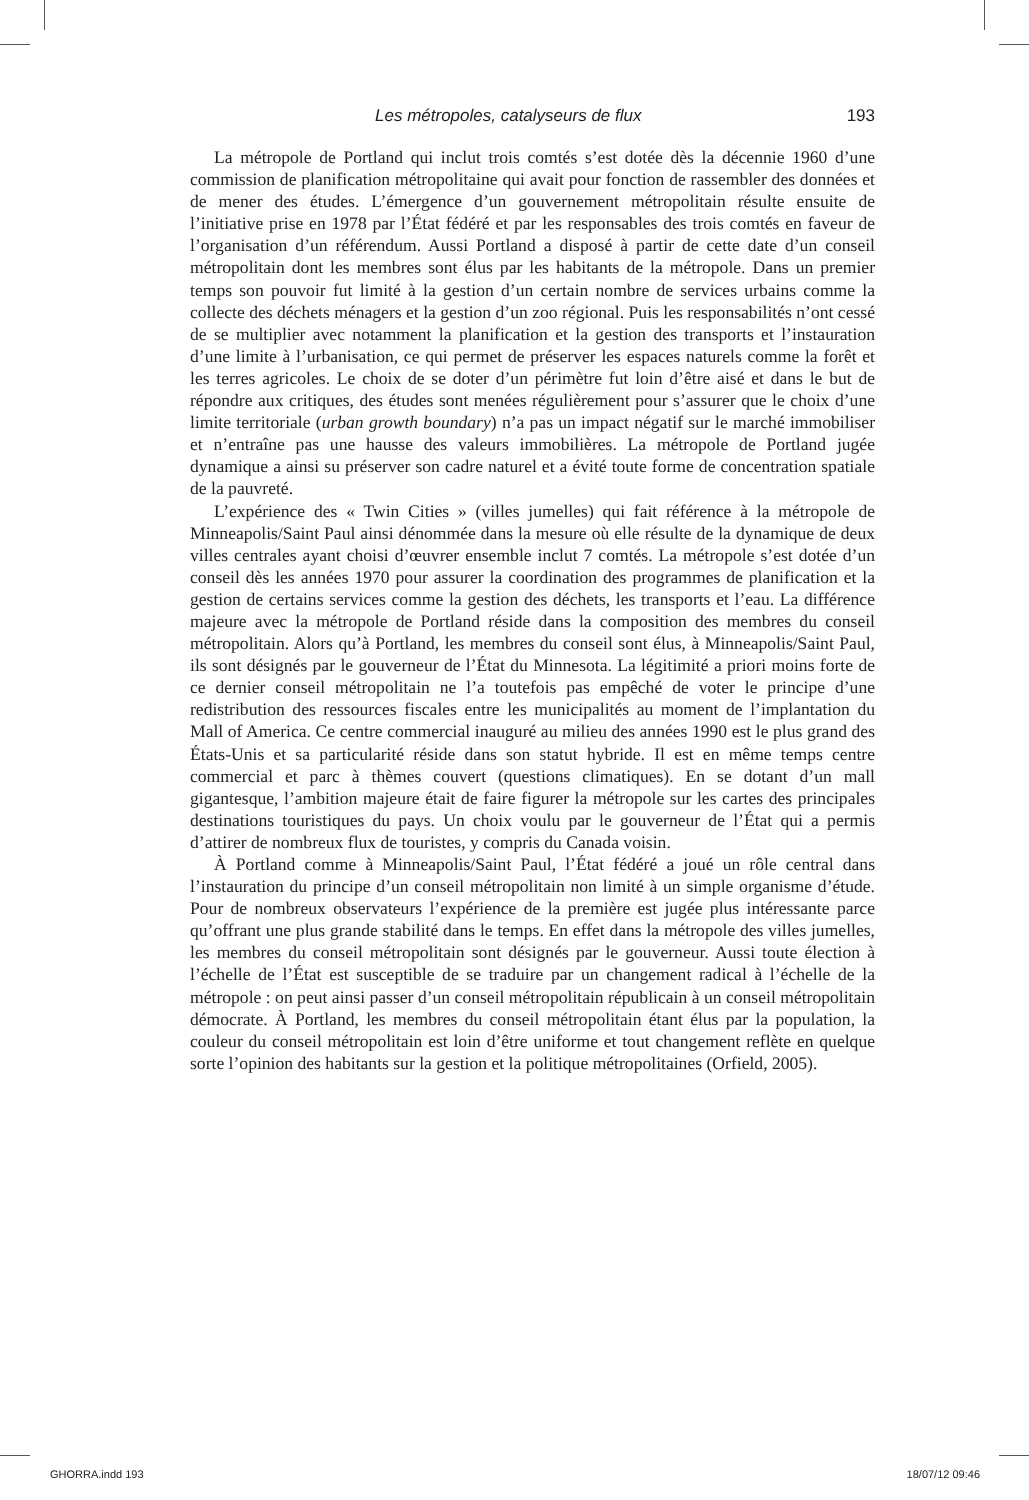Les métropoles, catalyseurs de flux 193
La métropole de Portland qui inclut trois comtés s’est dotée dès la décennie 1960 d’une commission de planification métropolitaine qui avait pour fonction de rassembler des données et de mener des études. L’émergence d’un gouvernement métropolitain résulte ensuite de l’initiative prise en 1978 par l’État fédéré et par les responsables des trois comtés en faveur de l’organisation d’un référendum. Aussi Portland a disposé à partir de cette date d’un conseil métropolitain dont les membres sont élus par les habitants de la métropole. Dans un premier temps son pouvoir fut limité à la gestion d’un certain nombre de services urbains comme la collecte des déchets ménagers et la gestion d’un zoo régional. Puis les responsabilités n’ont cessé de se multiplier avec notamment la planification et la gestion des transports et l’instauration d’une limite à l’urbanisation, ce qui permet de préserver les espaces naturels comme la forêt et les terres agricoles. Le choix de se doter d’un périmètre fut loin d’être aisé et dans le but de répondre aux critiques, des études sont menées régulièrement pour s’assurer que le choix d’une limite territoriale (urban growth boundary) n’a pas un impact négatif sur le marché immobiliser et n’entraîne pas une hausse des valeurs immobilières. La métropole de Portland jugée dynamique a ainsi su préserver son cadre naturel et a évité toute forme de concentration spatiale de la pauvreté.
L’expérience des « Twin Cities » (villes jumelles) qui fait référence à la métropole de Minneapolis/Saint Paul ainsi dénommée dans la mesure où elle résulte de la dynamique de deux villes centrales ayant choisi d’œuvrer ensemble inclut 7 comtés. La métropole s’est dotée d’un conseil dès les années 1970 pour assurer la coordination des programmes de planification et la gestion de certains services comme la gestion des déchets, les transports et l’eau. La différence majeure avec la métropole de Portland réside dans la composition des membres du conseil métropolitain. Alors qu’à Portland, les membres du conseil sont élus, à Minneapolis/Saint Paul, ils sont désignés par le gouverneur de l’État du Minnesota. La légitimité a priori moins forte de ce dernier conseil métropolitain ne l’a toutefois pas empêché de voter le principe d’une redistribution des ressources fiscales entre les municipalités au moment de l’implantation du Mall of America. Ce centre commercial inauguré au milieu des années 1990 est le plus grand des États-Unis et sa particularité réside dans son statut hybride. Il est en même temps centre commercial et parc à thèmes couvert (questions climatiques). En se dotant d’un mall gigantesque, l’ambition majeure était de faire figurer la métropole sur les cartes des principales destinations touristiques du pays. Un choix voulu par le gouverneur de l’État qui a permis d’attirer de nombreux flux de touristes, y compris du Canada voisin.
À Portland comme à Minneapolis/Saint Paul, l’État fédéré a joué un rôle central dans l’instauration du principe d’un conseil métropolitain non limité à un simple organisme d’étude. Pour de nombreux observateurs l’expérience de la première est jugée plus intéressante parce qu’offrant une plus grande stabilité dans le temps. En effet dans la métropole des villes jumelles, les membres du conseil métropolitain sont désignés par le gouverneur. Aussi toute élection à l’échelle de l’État est susceptible de se traduire par un changement radical à l’échelle de la métropole : on peut ainsi passer d’un conseil métropolitain républicain à un conseil métropolitain démocrate. À Portland, les membres du conseil métropolitain étant élus par la population, la couleur du conseil métropolitain est loin d’être uniforme et tout changement reflète en quelque sorte l’opinion des habitants sur la gestion et la politique métropolitaines (Orfield, 2005).
GHORRA.indd 193 18/07/12 09:46